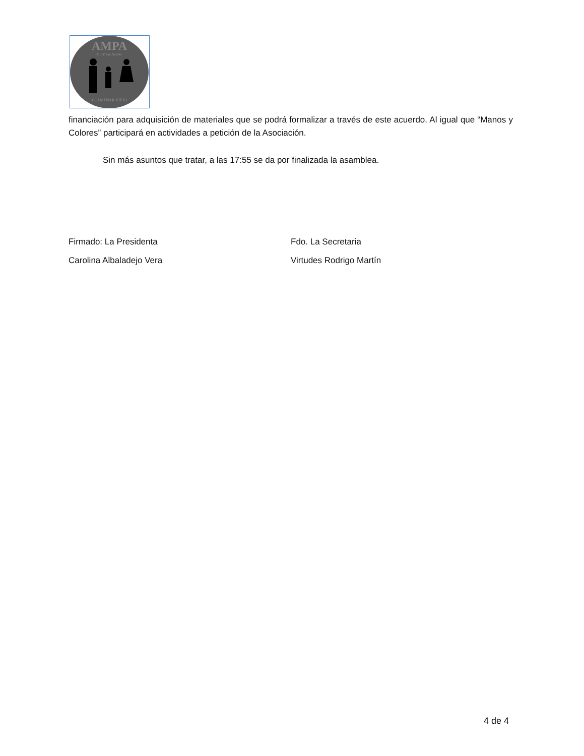AMPA
CEIP San Andrés
COLMENAR VIEJO
financiación para adquisición de materiales que se podrá formalizar a través de este acuerdo. Al igual que “Manos y Colores” participará en actividades a petición de la Asociación.
Sin más asuntos que tratar, a las 17:55 se da por finalizada la asamblea.
Firmado: La Presidenta
Carolina Albaladejo Vera
Fdo. La Secretaria
Virtudes Rodrigo Martín
4 de 4